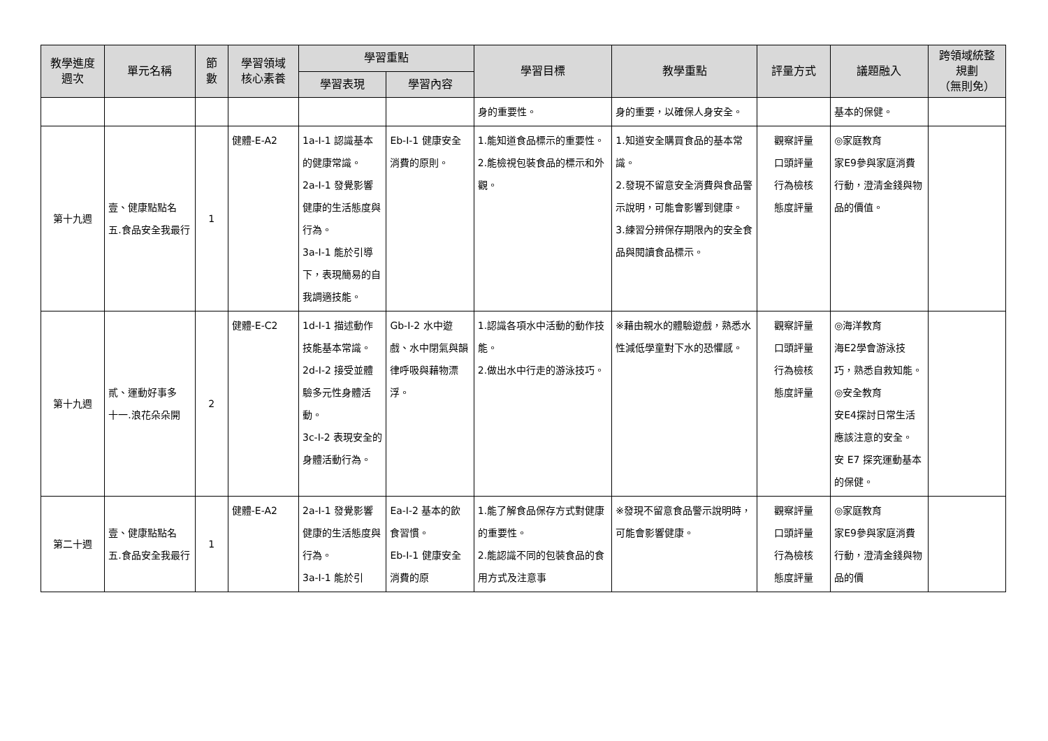| 教學進度 週次 | 單元名稱 | 節 數 | 學習領域 核心素養 | 學習重點 | | 學習目標 | 教學重點 | 評量方式 | 議題融入 | 跨領域統整 規劃 （無則免） |
| --- | --- | --- | --- | --- | --- | --- | --- | --- | --- | --- |
| | | | | 學習表現 | 學習內容 | | | | | |
| | | | | | | 身的重要性。 | 身的重要，以確保人身安全。 | | 基本的保健。 | |
| 第十九週 | 壹、健康點點名 五.食品安全我最行 | 1 | 健體-E-A2 | 1a-I-1 認識基本的健康常識。 2a-I-1 發覺影響健康的生活態度與行為。 3a-I-1 能於引導下，表現簡易的自我調適技能。 | Eb-I-1 健康安全消費的原則。 | 1.能知道食品標示的重要性。 2.能檢視包裝食品的標示和外觀。 | 1.知道安全購買食品的基本常識。 2.發現不留意安全消費與食品警示說明，可能會影響到健康。 3.練習分辨保存期限內的安全食品與閱讀食品標示。 | 觀察評量 口頭評量 行為檢核 態度評量 | ◎家庭教育 家E9參與家庭消費行動，澄清金錢與物品的價值。 | |
| 第十九週 | 貳、運動好事多 十一.浪花朵朵開 | 2 | 健體-E-C2 | 1d-I-1 描述動作技能基本常識。 2d-I-2 接受並體驗多元性身體活動。 3c-I-2 表現安全的身體活動行為。 | Gb-I-2 水中遊戲、水中閉氣與韻律呼吸與藉物漂浮。 | 1.認識各項水中活動的動作技能。 2.做出水中行走的游泳技巧。 | ※藉由親水的體驗遊戲，熟悉水性減低學童對下水的恐懼感。 | 觀察評量 口頭評量 行為檢核 態度評量 | ◎海洋教育 海E2學會游泳技巧，熟悉自救知能。 ◎安全教育 安E4探討日常生活應該注意的安全。 安 E7 探究運動基本的保健。 | |
| 第二十週 | 壹、健康點點名 五.食品安全我最行 | 1 | 健體-E-A2 | 2a-I-1 發覺影響健康的生活態度與行為。 3a-I-1 能於引 | Ea-I-2 基本的飲食習慣。 Eb-I-1 健康安全消費的原 | 1.能了解食品保存方式對健康的重要性。 2.能認識不同的包裝食品的食用方式及注意事 | ※發現不留意食品警示說明時，可能會影響健康。 | 觀察評量 口頭評量 行為檢核 態度評量 | ◎家庭教育 家E9參與家庭消費行動，澄清金錢與物品的價 | |